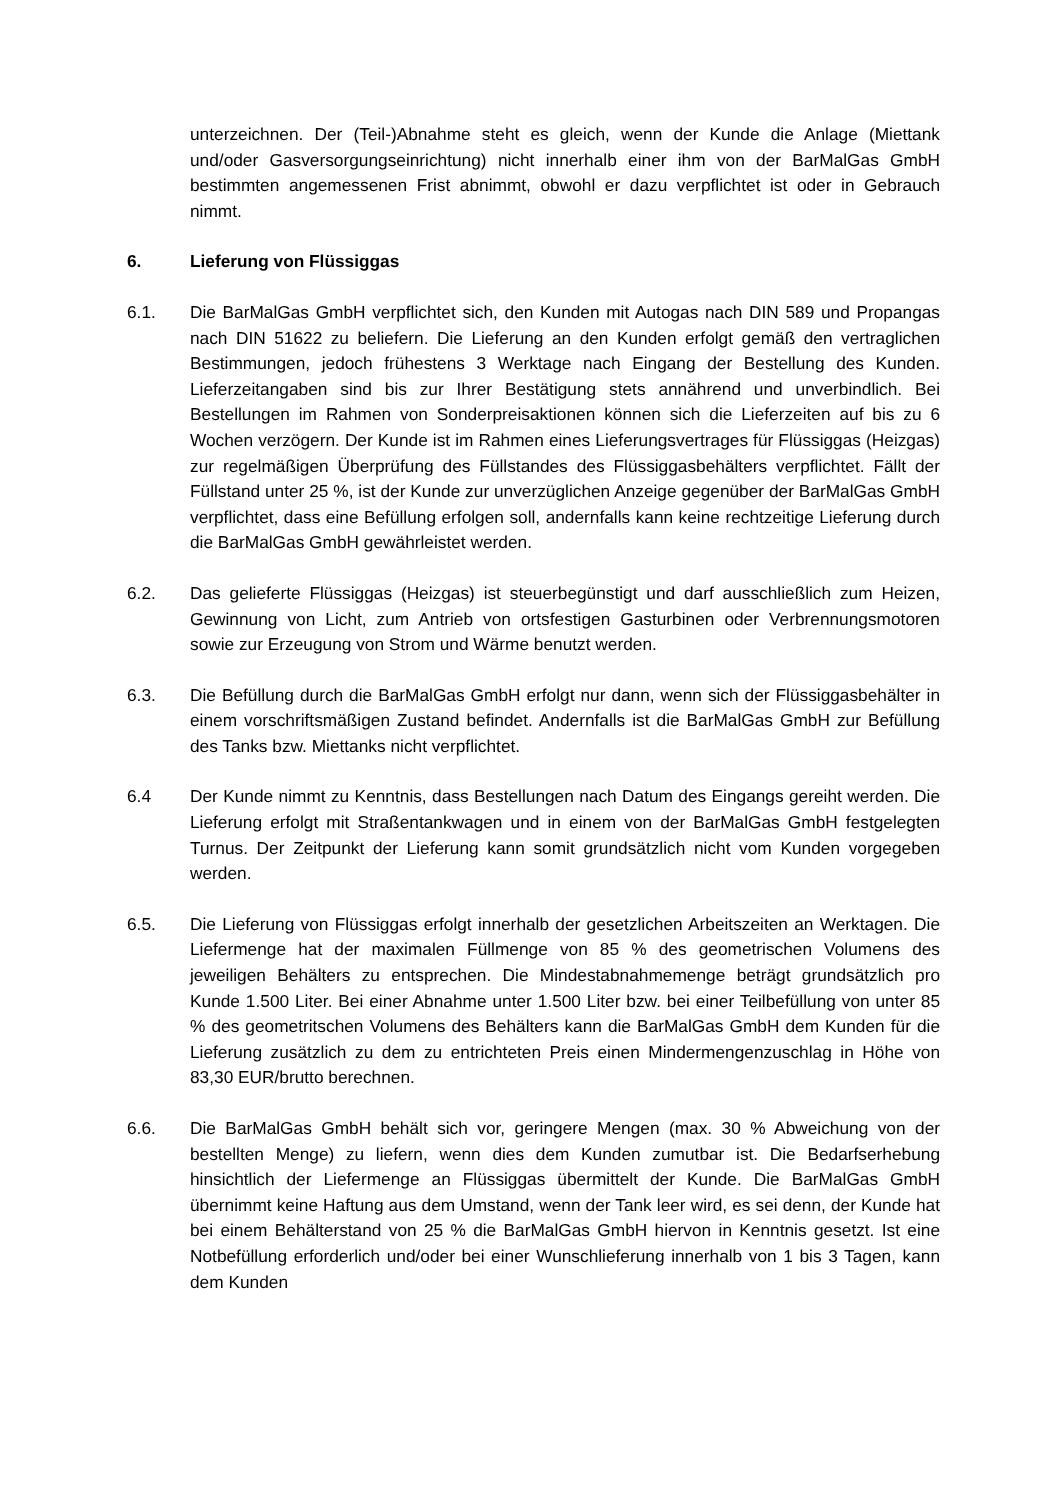unterzeichnen. Der (Teil-)Abnahme steht es gleich, wenn der Kunde die Anlage (Miettank und/oder Gasversorgungseinrichtung) nicht innerhalb einer ihm von der BarMalGas GmbH bestimmten angemessenen Frist abnimmt, obwohl er dazu verpflichtet ist oder in Gebrauch nimmt.
6. Lieferung von Flüssiggas
6.1. Die BarMalGas GmbH verpflichtet sich, den Kunden mit Autogas nach DIN 589 und Propangas nach DIN 51622 zu beliefern. Die Lieferung an den Kunden erfolgt gemäß den vertraglichen Bestimmungen, jedoch frühestens 3 Werktage nach Eingang der Bestellung des Kunden. Lieferzeitangaben sind bis zur Ihrer Bestätigung stets annährend und unverbindlich. Bei Bestellungen im Rahmen von Sonderpreisaktionen können sich die Lieferzeiten auf bis zu 6 Wochen verzögern. Der Kunde ist im Rahmen eines Lieferungsvertrages für Flüssiggas (Heizgas) zur regelmäßigen Überprüfung des Füllstandes des Flüssiggasbehälters verpflichtet. Fällt der Füllstand unter 25 %, ist der Kunde zur unverzüglichen Anzeige gegenüber der BarMalGas GmbH verpflichtet, dass eine Befüllung erfolgen soll, andernfalls kann keine rechtzeitige Lieferung durch die BarMalGas GmbH gewährleistet werden.
6.2. Das gelieferte Flüssiggas (Heizgas) ist steuerbegünstigt und darf ausschließlich zum Heizen, Gewinnung von Licht, zum Antrieb von ortsfestigen Gasturbinen oder Verbrennungsmotoren sowie zur Erzeugung von Strom und Wärme benutzt werden.
6.3. Die Befüllung durch die BarMalGas GmbH erfolgt nur dann, wenn sich der Flüssiggasbehälter in einem vorschriftsmäßigen Zustand befindet. Andernfalls ist die BarMalGas GmbH zur Befüllung des Tanks bzw. Miettanks nicht verpflichtet.
6.4 Der Kunde nimmt zu Kenntnis, dass Bestellungen nach Datum des Eingangs gereiht werden. Die Lieferung erfolgt mit Straßentankwagen und in einem von der BarMalGas GmbH festgelegten Turnus. Der Zeitpunkt der Lieferung kann somit grundsätzlich nicht vom Kunden vorgegeben werden.
6.5. Die Lieferung von Flüssiggas erfolgt innerhalb der gesetzlichen Arbeitszeiten an Werktagen. Die Liefermenge hat der maximalen Füllmenge von 85 % des geometrischen Volumens des jeweiligen Behälters zu entsprechen. Die Mindestabnahmemenge beträgt grundsätzlich pro Kunde 1.500 Liter. Bei einer Abnahme unter 1.500 Liter bzw. bei einer Teilbefüllung von unter 85 % des geometritschen Volumens des Behälters kann die BarMalGas GmbH dem Kunden für die Lieferung zusätzlich zu dem zu entrichteten Preis einen Mindermengenzuschlag in Höhe von 83,30 EUR/brutto berechnen.
6.6. Die BarMalGas GmbH behält sich vor, geringere Mengen (max. 30 % Abweichung von der bestellten Menge) zu liefern, wenn dies dem Kunden zumutbar ist. Die Bedarfserhebung hinsichtlich der Liefermenge an Flüssiggas übermittelt der Kunde. Die BarMalGas GmbH übernimmt keine Haftung aus dem Umstand, wenn der Tank leer wird, es sei denn, der Kunde hat bei einem Behälterstand von 25 % die BarMalGas GmbH hiervon in Kenntnis gesetzt. Ist eine Notbefüllung erforderlich und/oder bei einer Wunschlieferung innerhalb von 1 bis 3 Tagen, kann dem Kunden